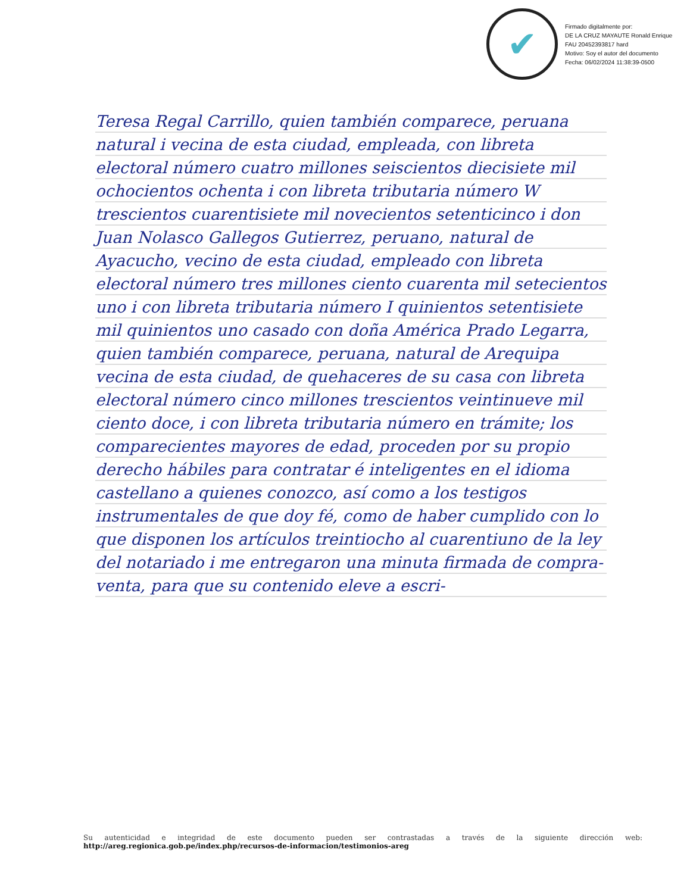✔
Firmado digitalmente por:
DE LA CRUZ MAYAUTE Ronald Enrique FAU 20452393817 hard
Motivo: Soy el autor del documento
Fecha: 06/02/2024 11:38:39-0500
Teresa Regal Carrillo, quien también comparece, peruana natural i vecina de esta ciudad, empleada, con libreta electoral número cuatro millones seiscientos diecisiete mil ochocientos ochenta i con libreta tributaria número W trescientos cuarentisiete mil novecientos setenticinco i don Juan Nolasco Gallegos Gutierrez, peruano, natural de Ayacucho, vecino de esta ciudad, empleado con libreta electoral número tres millones ciento cuarenta mil setecientos uno i con libreta tributaria número I quinientos setentisiete mil quinientos uno casado con doña América Prado Legarra, quien también comparece, peruana, natural de Arequipa vecina de esta ciudad, de quehaceres de su casa con libreta electoral número cinco millones trescientos veintinueve mil ciento doce, i con libreta tributaria número en trámite; los comparecientes mayores de edad, proceden por su propio derecho hábiles para contratar é inteligentes en el idioma castellano a quienes conozco, así como a los testigos instrumentales de que doy fé, como de haber cumplido con lo que disponen los artículos treintiocho al cuarentiuno de la ley del notariado i me entregaron una minuta firmada de compra-venta, para que su contenido eleve a escri-
Su autenticidad e integridad de este documento pueden ser contrastadas a través de la siguiente dirección web: http://areg.regionica.gob.pe/index.php/recursos-de-informacion/testimonios-areg